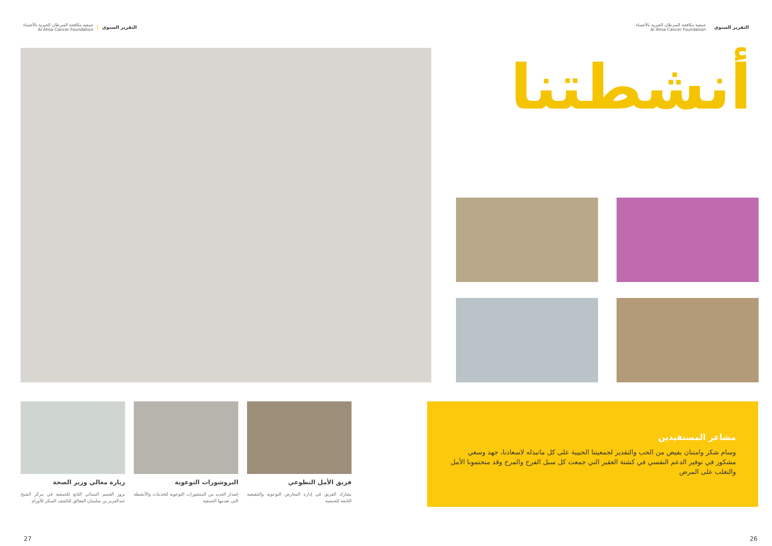التقرير السنوي جمعية مكافحة السرطان الخيرية بالأحساء
Al Ahsa Cancer Foundation
التقرير السنوي جمعية مكافحة السرطان الخيرية بالأحساء
Al Ahsa Cancer Foundation
أنشطتنا
مشاعر المستفيدين
وسام شكر وامتنان بفيض من الحب والتقدير لجمعيتنا الحبيبة على كل ماتبذله لاسعادنا، جهد وسعي مشكور في توفير الدعم النفسي في كشتة العقير التي جمعت كل سبل الفرح والمرح وقد منحتمونا الأمل والتغلب على المرض
فريق الأمل التطوعي
يشارك الفريق في إدارة المعارض التوعوية والتثقيفية التابعة للجمعية
البروشورات التوعوية
إصدار العديد من المنشورات التوعوية للخدمات والأنشطة التي تقدمها الجمعية
زيارة معالي وزير الصحة
يزور القسم النسائي التابع للجمعية في مركز الشيخ عبدالعزيز بن سليمان العفالق للكشف المبكر للأورام
27 26